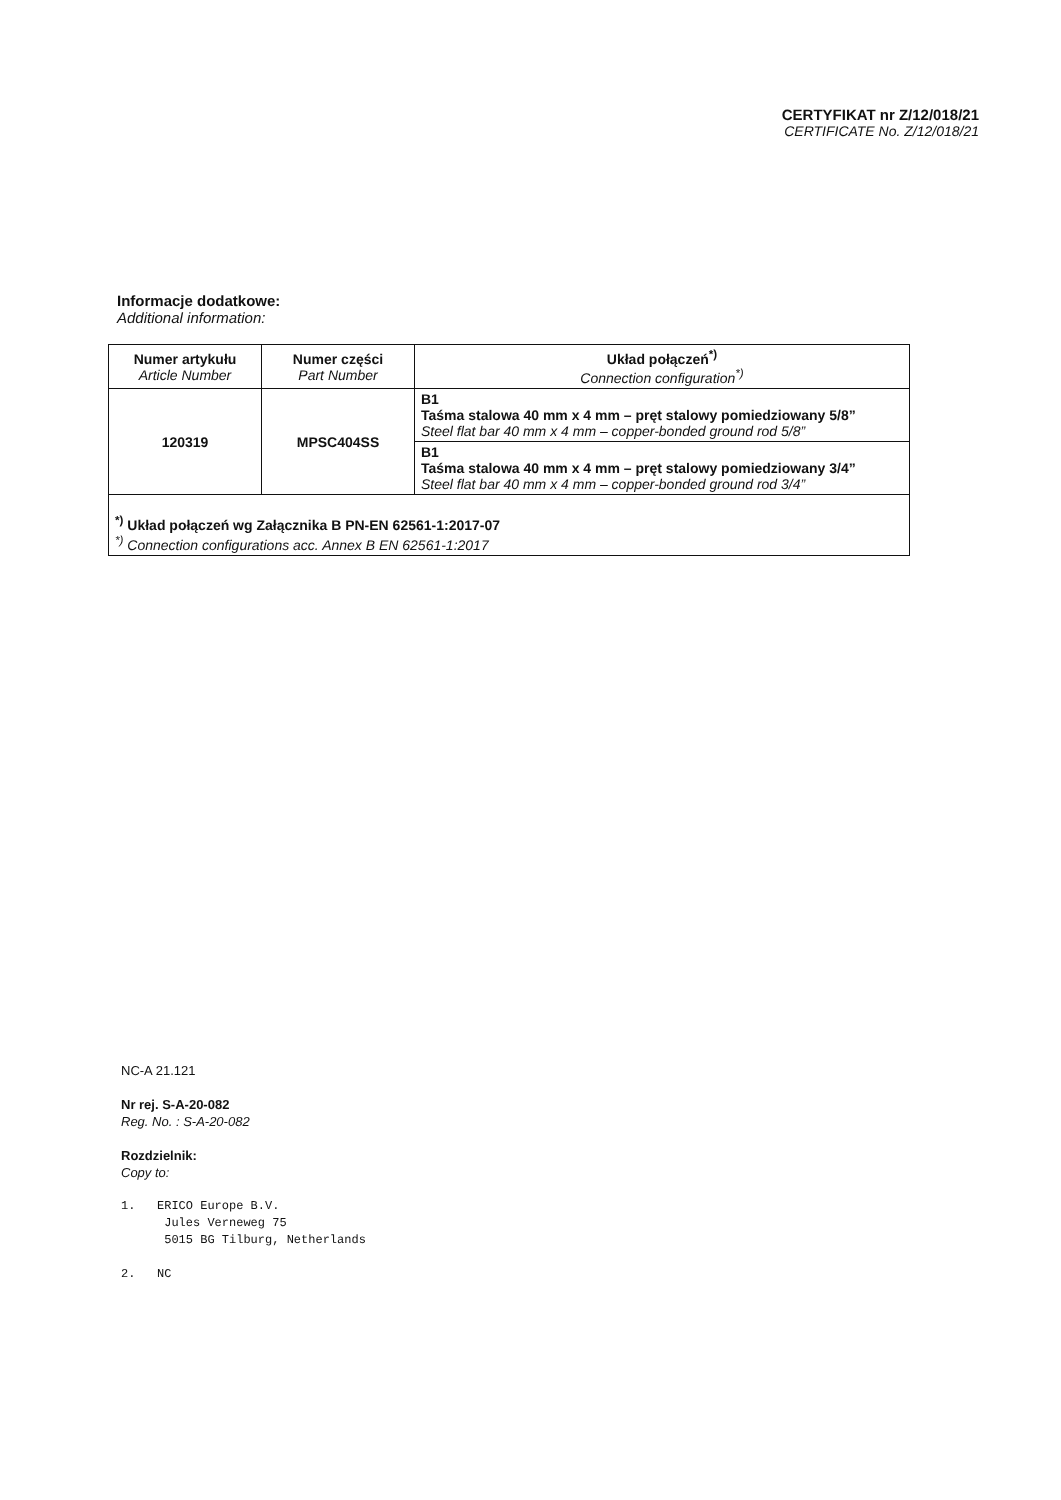CERTYFIKAT nr Z/12/018/21
CERTIFICATE No. Z/12/018/21
Informacje dodatkowe:
Additional information:
| Numer artykułu Article Number | Numer części Part Number | Układ połączeń<sup>*)</sup> Connection configuration<sup>*)</sup> |
| --- | --- | --- |
| 120319 | MPSC404SS | B1 Taśma stalowa 40 mm x 4 mm – pręt stalowy pomiedziowany 5/8” Steel flat bar 40 mm x 4 mm – copper-bonded ground rod 5/8” |
| | | B1 Taśma stalowa 40 mm x 4 mm – pręt stalowy pomiedziowany 3/4” Steel flat bar 40 mm x 4 mm – copper-bonded ground rod 3/4” |
| <sup>*)</sup> Układ połączeń wg Załącznika B PN-EN 62561-1:2017-07 <sup>*)</sup> Connection configurations acc. Annex B EN 62561-1:2017 | | |
NC-A 21.121
Nr rej. S-A-20-082
Reg. No. : S-A-20-082
Rozdzielnik:
Copy to:
1. ERICO Europe B.V.
Jules Verneweg 75
5015 BG Tilburg, Netherlands
2. NC